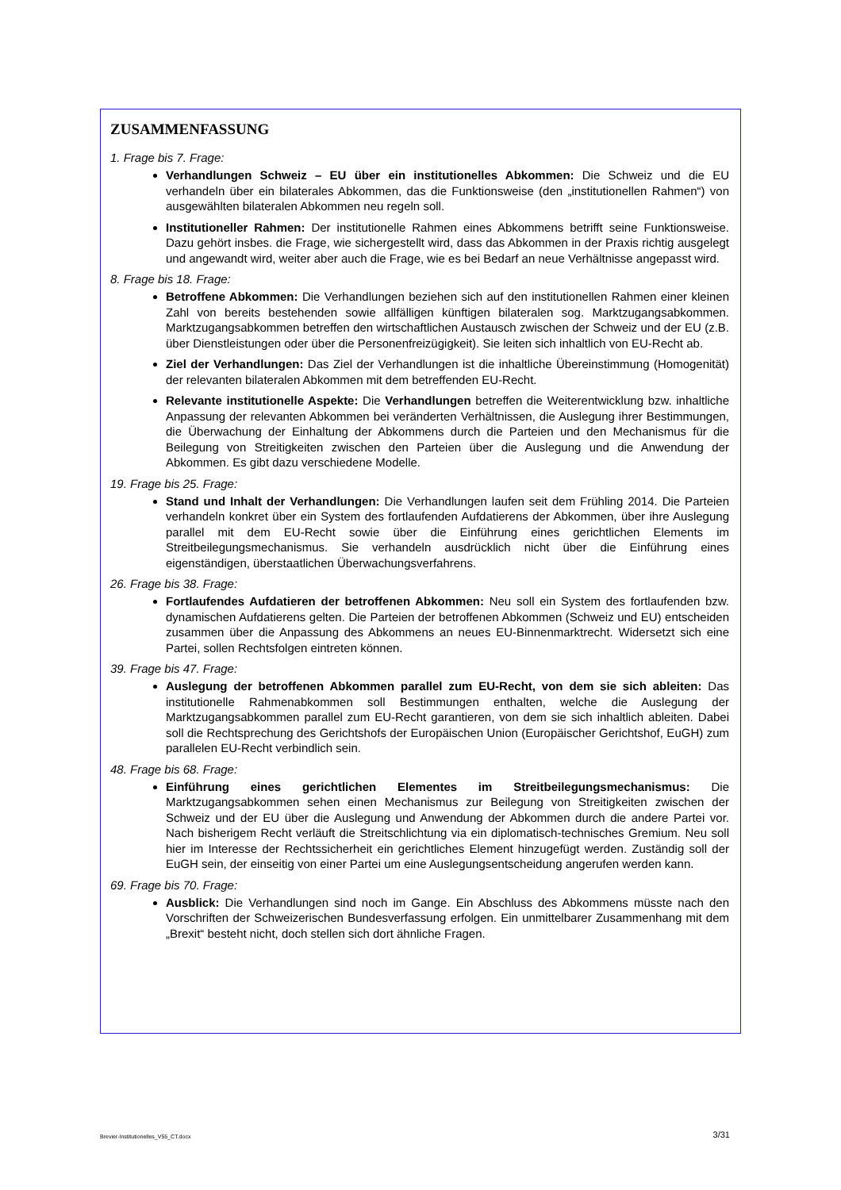ZUSAMMENFASSUNG
1. Frage bis 7. Frage:
Verhandlungen Schweiz – EU über ein institutionelles Abkommen: Die Schweiz und die EU verhandeln über ein bilaterales Abkommen, das die Funktionsweise (den „institutionellen Rahmen“) von ausgewählten bilateralen Abkommen neu regeln soll.
Institutioneller Rahmen: Der institutionelle Rahmen eines Abkommens betrifft seine Funktionsweise. Dazu gehört insbes. die Frage, wie sichergestellt wird, dass das Abkommen in der Praxis richtig ausgelegt und angewandt wird, weiter aber auch die Frage, wie es bei Bedarf an neue Verhältnisse angepasst wird.
8. Frage bis 18. Frage:
Betroffene Abkommen: Die Verhandlungen beziehen sich auf den institutionellen Rahmen einer kleinen Zahl von bereits bestehenden sowie allfälligen künftigen bilateralen sog. Marktzugangsabkommen. Marktzugangsabkommen betreffen den wirtschaftlichen Austausch zwischen der Schweiz und der EU (z.B. über Dienstleistungen oder über die Personenfreizügigkeit). Sie leiten sich inhaltlich von EU-Recht ab.
Ziel der Verhandlungen: Das Ziel der Verhandlungen ist die inhaltliche Übereinstimmung (Homogenität) der relevanten bilateralen Abkommen mit dem betreffenden EU-Recht.
Relevante institutionelle Aspekte: Die Verhandlungen betreffen die Weiterentwicklung bzw. inhaltliche Anpassung der relevanten Abkommen bei veränderten Verhältnissen, die Auslegung ihrer Bestimmungen, die Überwachung der Einhaltung der Abkommens durch die Parteien und den Mechanismus für die Beilegung von Streitigkeiten zwischen den Parteien über die Auslegung und die Anwendung der Abkommen. Es gibt dazu verschiedene Modelle.
19. Frage bis 25. Frage:
Stand und Inhalt der Verhandlungen: Die Verhandlungen laufen seit dem Frühling 2014. Die Parteien verhandeln konkret über ein System des fortlaufenden Aufdatierens der Abkommen, über ihre Auslegung parallel mit dem EU-Recht sowie über die Einführung eines gerichtlichen Elements im Streitbeilegungsmechanismus. Sie verhandeln ausdrücklich nicht über die Einführung eines eigenständigen, überstaatlichen Überwachungsverfahrens.
26. Frage bis 38. Frage:
Fortlaufendes Aufdatieren der betroffenen Abkommen: Neu soll ein System des fortlaufenden bzw. dynamischen Aufdatierens gelten. Die Parteien der betroffenen Abkommen (Schweiz und EU) entscheiden zusammen über die Anpassung des Abkommens an neues EU-Binnenmarktrecht. Widersetzt sich eine Partei, sollen Rechtsfolgen eintreten können.
39. Frage bis 47. Frage:
Auslegung der betroffenen Abkommen parallel zum EU-Recht, von dem sie sich ableiten: Das institutionelle Rahmenabkommen soll Bestimmungen enthalten, welche die Auslegung der Marktzugangsabkommen parallel zum EU-Recht garantieren, von dem sie sich inhaltlich ableiten. Dabei soll die Rechtsprechung des Gerichtshofs der Europäischen Union (Europäischer Gerichtshof, EuGH) zum parallelen EU-Recht verbindlich sein.
48. Frage bis 68. Frage:
Einführung eines gerichtlichen Elementes im Streitbeilegungsmechanismus: Die Marktzugangsabkommen sehen einen Mechanismus zur Beilegung von Streitigkeiten zwischen der Schweiz und der EU über die Auslegung und Anwendung der Abkommen durch die andere Partei vor. Nach bisherigem Recht verläuft die Streitschlichtung via ein diplomatisch-technisches Gremium. Neu soll hier im Interesse der Rechtssicherheit ein gerichtliches Element hinzugefügt werden. Zuständig soll der EuGH sein, der einseitig von einer Partei um eine Auslegungsentscheidung angerufen werden kann.
69. Frage bis 70. Frage:
Ausblick: Die Verhandlungen sind noch im Gange. Ein Abschluss des Abkommens müsste nach den Vorschriften der Schweizerischen Bundesverfassung erfolgen. Ein unmittelbarer Zusammenhang mit dem „Brexit“ besteht nicht, doch stellen sich dort ähnliche Fragen.
Brevier-Institutionelles_V55_CT.docx 3/31